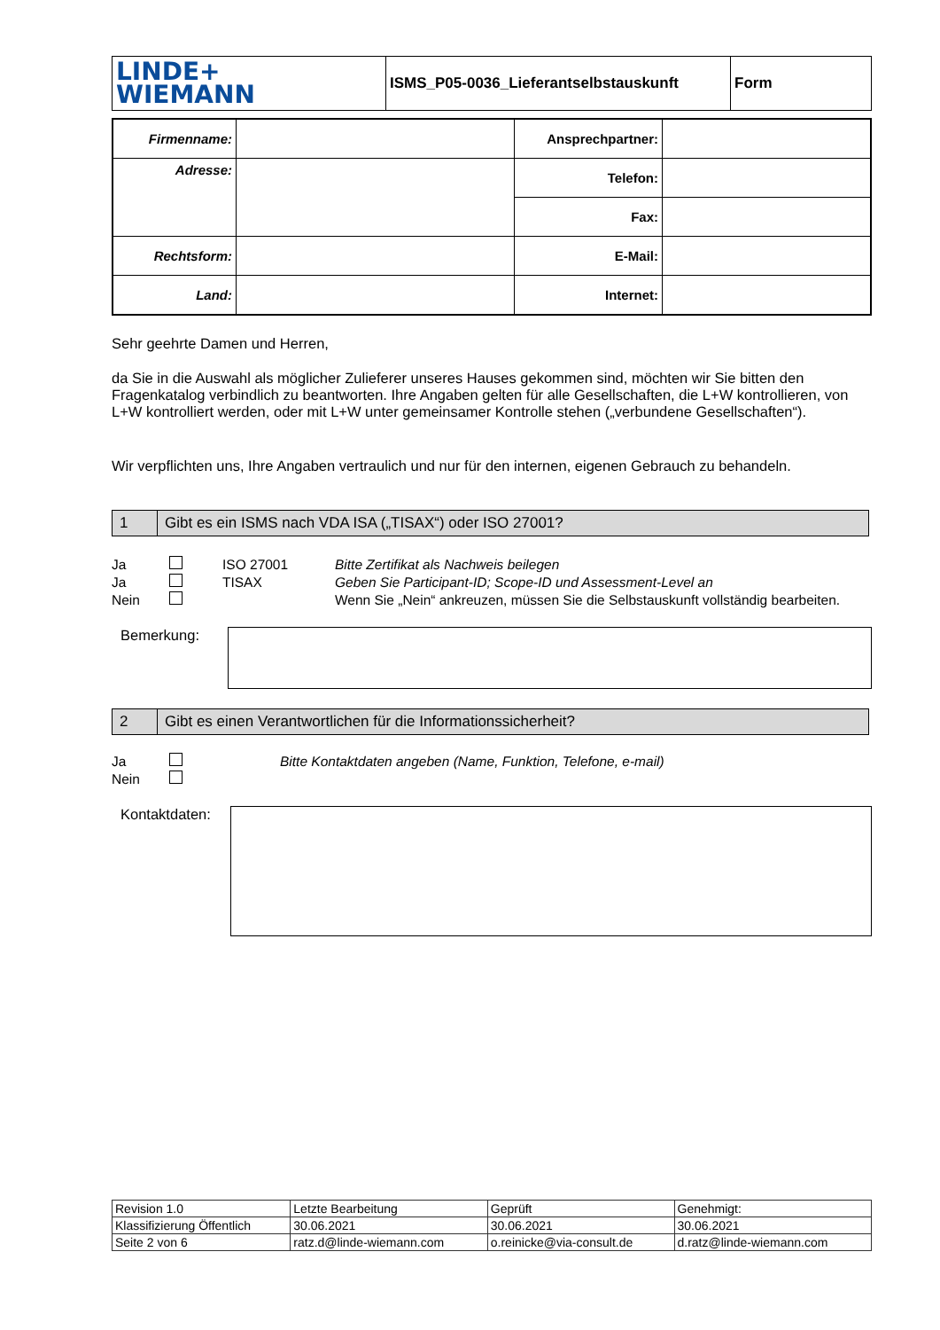| LINDE+ WIEMANN | ISMS_P05-0036_Lieferantselbstauskunft | Form |
| Firmenname: | | Ansprechpartner: | |
| Adresse: | | Telefon: | |
| | | Fax: | |
| Rechtsform: | | E-Mail: | |
| Land: | | Internet: | |
Sehr geehrte Damen und Herren,
da Sie in die Auswahl als möglicher Zulieferer unseres Hauses gekommen sind, möchten wir Sie bitten den Fragenkatalog verbindlich zu beantworten. Ihre Angaben gelten für alle Gesellschaften, die L+W kontrollieren, von L+W kontrolliert werden, oder mit L+W unter gemeinsamer Kontrolle stehen („verbundene Gesellschaften“).
Wir verpflichten uns, Ihre Angaben vertraulich und nur für den internen, eigenen Gebrauch zu behandeln.
| 1 | Gibt es ein ISMS nach VDA ISA („TISAX“) oder ISO 27001? |
Ja ISO 27001 Bitte Zertifikat als Nachweis beilegen Ja TISAX Geben Sie Participant-ID; Scope-ID und Assessment-Level an Nein Wenn Sie „Nein“ ankreuzen, müssen Sie die Selbstauskunft vollständig bearbeiten.
Bemerkung:
| 2 | Gibt es einen Verantwortlichen für die Informationssicherheit? |
Ja Bitte Kontaktdaten angeben (Name, Funktion, Telefone, e-mail) Nein
Kontaktdaten:
| Revision 1.0 | Letzte Bearbeitung | Geprüft | Genehmigt: |
| Klassifizierung Öffentlich | 30.06.2021 | 30.06.2021 | 30.06.2021 |
| Seite 2 von 6 | ratz.d@linde-wiemann.com | o.reinicke@via-consult.de | d.ratz@linde-wiemann.com |